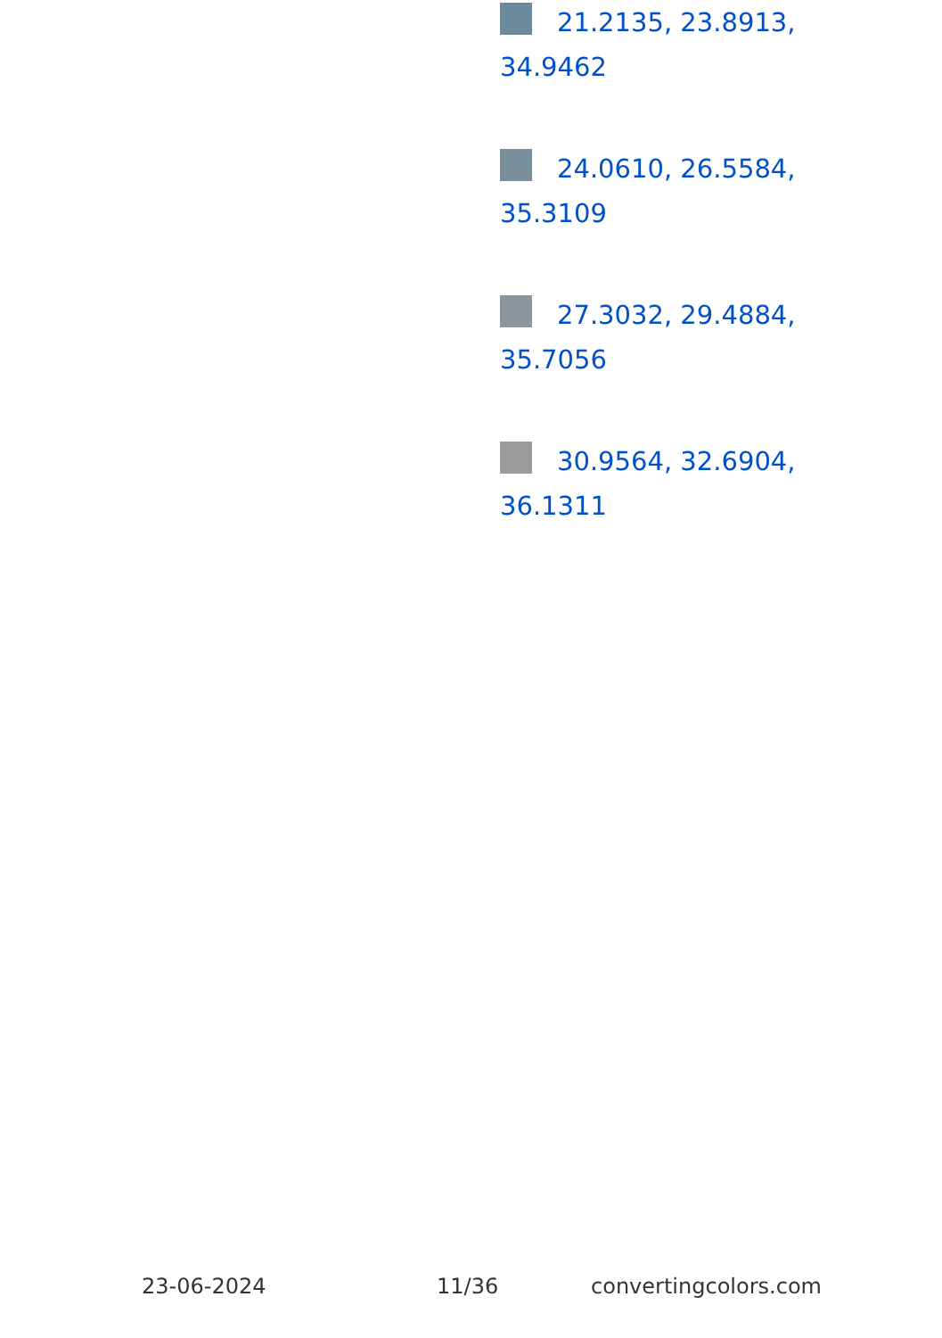21.2135, 23.8913, 34.9462
24.0610, 26.5584, 35.3109
27.3032, 29.4884, 35.7056
30.9564, 32.6904, 36.1311
23-06-2024 11/36 convertingcolors.com